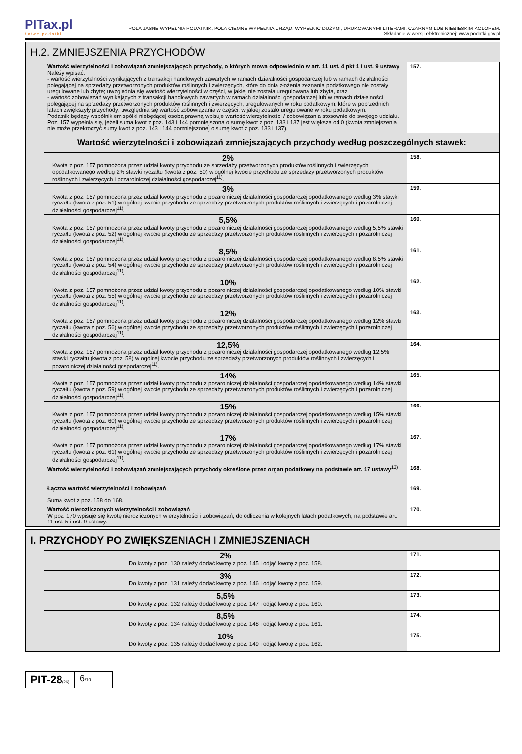PITax.pl
Łatwe podatki
POLA JASNE WYPEŁNIA PODATNIK, POLA CIEMNE WYPEŁNIA URZĄD. WYPEŁNIĆ DUŻYMI, DRUKOWANYMI LITERAMI, CZARNYM LUB NIEBIESKIM KOLOREM.
Składanie w wersji elektronicznej: www.podatki.gov.pl
H.2. ZMNIEJSZENIA PRZYCHODÓW
| Wartość wierzytelności i zobowiązań zmniejszających przychody, o których mowa odpowiednio w art. 11 ust. 4 pkt 1 i ust. 9 ustawy Należy wpisać: - wartość wierzytelności wynikających z transakcji handlowych zawartych w ramach działalności gospodarczej lub w ramach działalności polegającej na sprzedaży przetworzonych produktów roślinnych i zwierzęcych, które do dnia złożenia zeznania podatkowego nie zostały uregulowane lub zbyte; uwzględnia się wartość wierzytelności w części, w jakiej nie została uregulowana lub zbyta, oraz - wartość zobowiązań wynikających z transakcji handlowych zawartych w ramach działalności gospodarczej lub w ramach działalności polegającej na sprzedaży przetworzonych produktów roślinnych i zwierzęcych, uregulowanych w roku podatkowym, które w poprzednich latach zwiększyły przychody; uwzględnia się wartość zobowiązania w części, w jakiej zostało uregulowane w roku podatkowym. Podatnik będący wspólnikiem spółki niebędącej osobą prawną wpisuje wartość wierzytelności / zobowiązania stosownie do swojego udziału. Poz. 157 wypełnia się, jeżeli suma kwot z poz. 143 i 144 pomniejszona o sumę kwot z poz. 133 i 137 jest większa od 0 (kwota zmniejszenia nie może przekroczyć sumy kwot z poz. 143 i 144 pomniejszonej o sumę kwot z poz. 133 i 137). | 157. |
| Wartość wierzytelności i zobowiązań zmniejszających przychody według poszczególnych stawek: | |
| 2% Kwota z poz. 157 pomnożona przez udział kwoty przychodu ze sprzedaży przetworzonych produktów roślinnych i zwierzęcych opodatkowanego według 2% stawki ryczałtu (kwota z poz. 50) w ogólnej kwocie przychodu ze sprzedaży przetworzonych produktów roślinnych i zwierzęcych i pozarolniczej działalności gospodarczej<sup>11)</sup>. | 158. |
| 3% Kwota z poz. 157 pomnożona przez udział kwoty przychodu z pozarolniczej działalności gospodarczej opodatkowanego według 3% stawki ryczałtu (kwota z poz. 51) w ogólnej kwocie przychodu ze sprzedaży przetworzonych produktów roślinnych i zwierzęcych i pozarolniczej działalności gospodarczej<sup>11)</sup>. | 159. |
| 5,5% Kwota z poz. 157 pomnożona przez udział kwoty przychodu z pozarolniczej działalności gospodarczej opodatkowanego według 5,5% stawki ryczałtu (kwota z poz. 52) w ogólnej kwocie przychodu ze sprzedaży przetworzonych produktów roślinnych i zwierzęcych i pozarolniczej działalności gospodarczej<sup>11)</sup>. | 160. |
| 8,5% Kwota z poz. 157 pomnożona przez udział kwoty przychodu z pozarolniczej działalności gospodarczej opodatkowanego według 8,5% stawki ryczałtu (kwota z poz. 54) w ogólnej kwocie przychodu ze sprzedaży przetworzonych produktów roślinnych i zwierzęcych i pozarolniczej działalności gospodarczej<sup>11)</sup>. | 161. |
| 10% Kwota z poz. 157 pomnożona przez udział kwoty przychodu z pozarolniczej działalności gospodarczej opodatkowanego według 10% stawki ryczałtu (kwota z poz. 55) w ogólnej kwocie przychodu ze sprzedaży przetworzonych produktów roślinnych i zwierzęcych i pozarolniczej działalności gospodarczej<sup>11)</sup>. | 162. |
| 12% Kwota z poz. 157 pomnożona przez udział kwoty przychodu z pozarolniczej działalności gospodarczej opodatkowanego według 12% stawki ryczałtu (kwota z poz. 56) w ogólnej kwocie przychodu ze sprzedaży przetworzonych produktów roślinnych i zwierzęcych i pozarolniczej działalności gospodarczej<sup>11)</sup>. | 163. |
| 12,5% Kwota z poz. 157 pomnożona przez udział kwoty przychodu z pozarolniczej działalności gospodarczej opodatkowanego według 12,5% stawki ryczałtu (kwota z poz. 58) w ogólnej kwocie przychodu ze sprzedaży przetworzonych produktów roślinnych i zwierzęcych i pozarolniczej działalności gospodarczej<sup>11)</sup>. | 164. |
| 14% Kwota z poz. 157 pomnożona przez udział kwoty przychodu z pozarolniczej działalności gospodarczej opodatkowanego według 14% stawki ryczałtu (kwota z poz. 59) w ogólnej kwocie przychodu ze sprzedaży przetworzonych produktów roślinnych i zwierzęcych i pozarolniczej działalności gospodarczej<sup>11)</sup>. | 165. |
| 15% Kwota z poz. 157 pomnożona przez udział kwoty przychodu z pozarolniczej działalności gospodarczej opodatkowanego według 15% stawki ryczałtu (kwota z poz. 60) w ogólnej kwocie przychodu ze sprzedaży przetworzonych produktów roślinnych i zwierzęcych i pozarolniczej działalności gospodarczej<sup>11)</sup>. | 166. |
| 17% Kwota z poz. 157 pomnożona przez udział kwoty przychodu z pozarolniczej działalności gospodarczej opodatkowanego według 17% stawki ryczałtu (kwota z poz. 61) w ogólnej kwocie przychodu ze sprzedaży przetworzonych produktów roślinnych i zwierzęcych i pozarolniczej działalności gospodarczej<sup>11)</sup>. | 167. |
| Wartość wierzytelności i zobowiązań zmniejszających przychody określone przez organ podatkowy na podstawie art. 17 ustawy<sup>13)</sup> | 168. |
| Łączna wartość wierzytelności i zobowiązań Suma kwot z poz. 158 do 168. | 169. |
| Wartość nierozliczonych wierzytelności i zobowiązań W poz. 170 wpisuje się kwotę nierozliczonych wierzytelności i zobowiązań, do odliczenia w kolejnych latach podatkowych, na podstawie art. 11 ust. 5 i ust. 9 ustawy. | 170. |
I. PRZYCHODY PO ZWIĘKSZENIACH I ZMNIEJSZENIACH
| 2% Do kwoty z poz. 130 należy dodać kwotę z poz. 145 i odjąć kwotę z poz. 158. | 171. |
| 3% Do kwoty z poz. 131 należy dodać kwotę z poz. 146 i odjąć kwotę z poz. 159. | 172. |
| 5,5% Do kwoty z poz. 132 należy dodać kwotę z poz. 147 i odjąć kwotę z poz. 160. | 173. |
| 8,5% Do kwoty z poz. 134 należy dodać kwotę z poz. 148 i odjąć kwotę z poz. 161. | 174. |
| 10% Do kwoty z poz. 135 należy dodać kwotę z poz. 149 i odjąć kwotę z poz. 162. | 175. |
PIT-28(26)
6/10